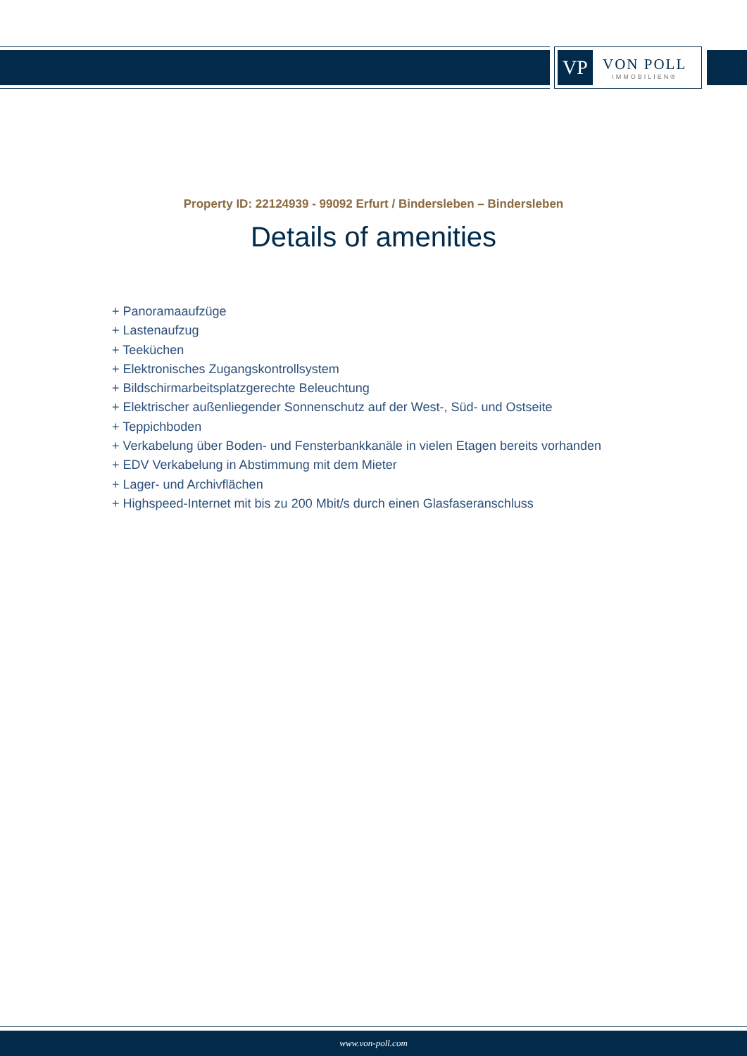VP
VON POLL
IMMOBILIEN®
Property ID: 22124939 - 99092 Erfurt / Bindersleben – Bindersleben
Details of amenities
+ Panoramaaufzüge
+ Lastenaufzug
+ Teeküchen
+ Elektronisches Zugangskontrollsystem
+ Bildschirmarbeitsplatzgerechte Beleuchtung
+ Elektrischer außenliegender Sonnenschutz auf der West-, Süd- und Ostseite
+ Teppichboden
+ Verkabelung über Boden- und Fensterbankkanäle in vielen Etagen bereits vorhanden
+ EDV Verkabelung in Abstimmung mit dem Mieter
+ Lager- und Archivflächen
+ Highspeed-Internet mit bis zu 200 Mbit/s durch einen Glasfaseranschluss
www.von-poll.com